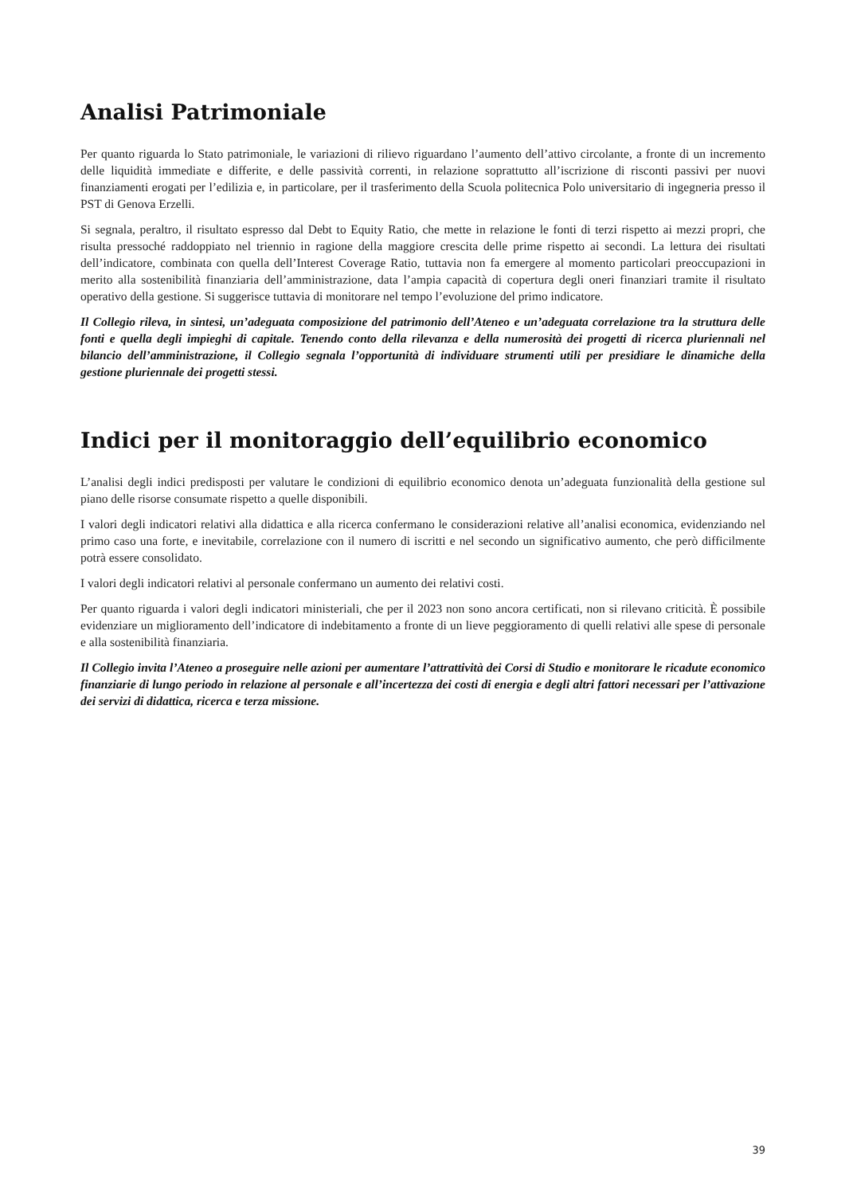Analisi Patrimoniale
Per quanto riguarda lo Stato patrimoniale, le variazioni di rilievo riguardano l’aumento dell’attivo circolante, a fronte di un incremento delle liquidità immediate e differite, e delle passività correnti, in relazione soprattutto all’iscrizione di risconti passivi per nuovi finanziamenti erogati per l’edilizia e, in particolare, per il trasferimento della Scuola politecnica Polo universitario di ingegneria presso il PST di Genova Erzelli.
Si segnala, peraltro, il risultato espresso dal Debt to Equity Ratio, che mette in relazione le fonti di terzi rispetto ai mezzi propri, che risulta pressoché raddoppiato nel triennio in ragione della maggiore crescita delle prime rispetto ai secondi. La lettura dei risultati dell’indicatore, combinata con quella dell’Interest Coverage Ratio, tuttavia non fa emergere al momento particolari preoccupazioni in merito alla sostenibilità finanziaria dell’amministrazione, data l’ampia capacità di copertura degli oneri finanziari tramite il risultato operativo della gestione. Si suggerisce tuttavia di monitorare nel tempo l’evoluzione del primo indicatore.
Il Collegio rileva, in sintesi, un’adeguata composizione del patrimonio dell’Ateneo e un’adeguata correlazione tra la struttura delle fonti e quella degli impieghi di capitale. Tenendo conto della rilevanza e della numerosità dei progetti di ricerca pluriennali nel bilancio dell’amministrazione, il Collegio segnala l’opportunità di individuare strumenti utili per presidiare le dinamiche della gestione pluriennale dei progetti stessi.
Indici per il monitoraggio dell’equilibrio economico
L’analisi degli indici predisposti per valutare le condizioni di equilibrio economico denota un’adeguata funzionalità della gestione sul piano delle risorse consumate rispetto a quelle disponibili.
I valori degli indicatori relativi alla didattica e alla ricerca confermano le considerazioni relative all’analisi economica, evidenziando nel primo caso una forte, e inevitabile, correlazione con il numero di iscritti e nel secondo un significativo aumento, che però difficilmente potrà essere consolidato.
I valori degli indicatori relativi al personale confermano un aumento dei relativi costi.
Per quanto riguarda i valori degli indicatori ministeriali, che per il 2023 non sono ancora certificati, non si rilevano criticità. È possibile evidenziare un miglioramento dell’indicatore di indebitamento a fronte di un lieve peggioramento di quelli relativi alle spese di personale e alla sostenibilità finanziaria.
Il Collegio invita l’Ateneo a proseguire nelle azioni per aumentare l’attrattività dei Corsi di Studio e monitorare le ricadute economico finanziarie di lungo periodo in relazione al personale e all’incertezza dei costi di energia e degli altri fattori necessari per l’attivazione dei servizi di didattica, ricerca e terza missione.
39